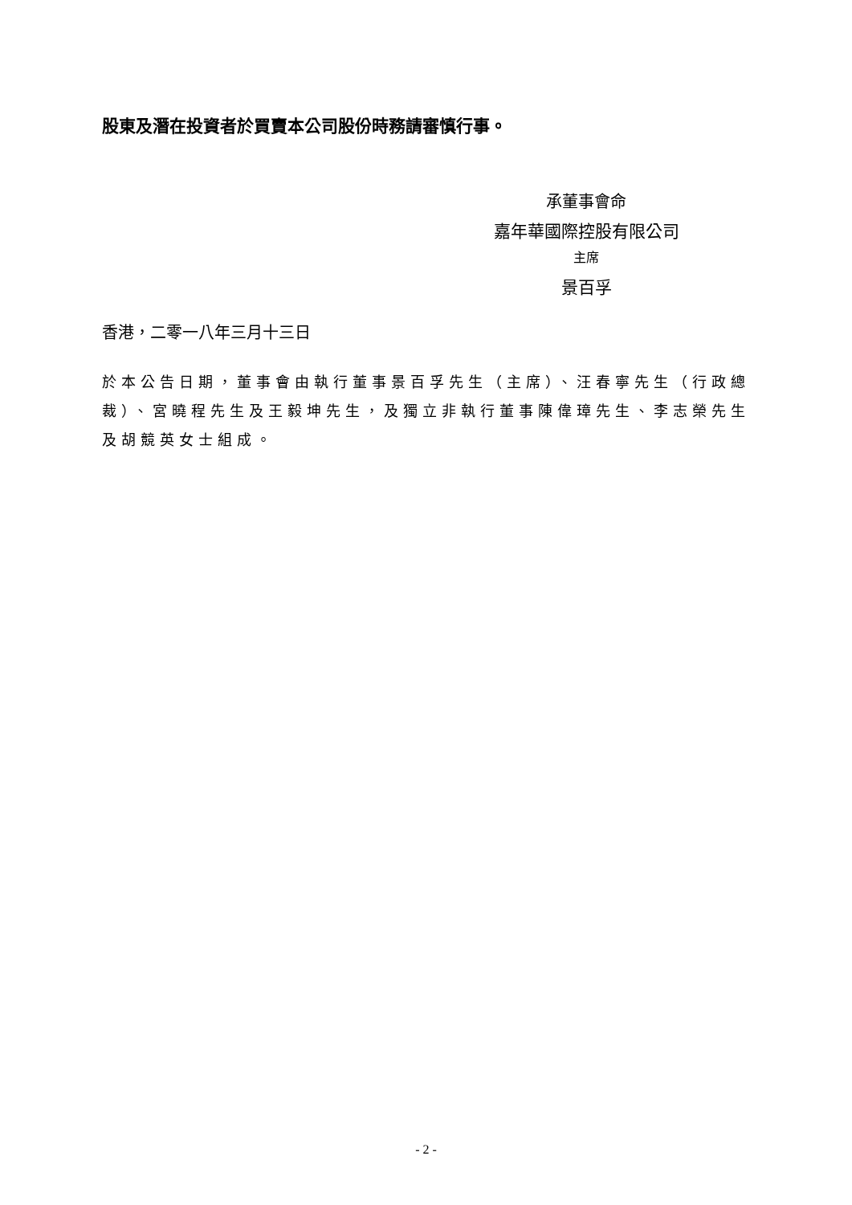股東及潛在投資者於買賣本公司股份時務請審慎行事。
承董事會命
嘉年華國際控股有限公司
主席
景百孚
香港，二零一八年三月十三日
於本公告日期，董事會由執行董事景百孚先生（主席）、汪春寧先生（行政總裁）、宮曉程先生及王毅坤先生，及獨立非執行董事陳偉璋先生、李志榮先生及胡競英女士組成。
- 2 -